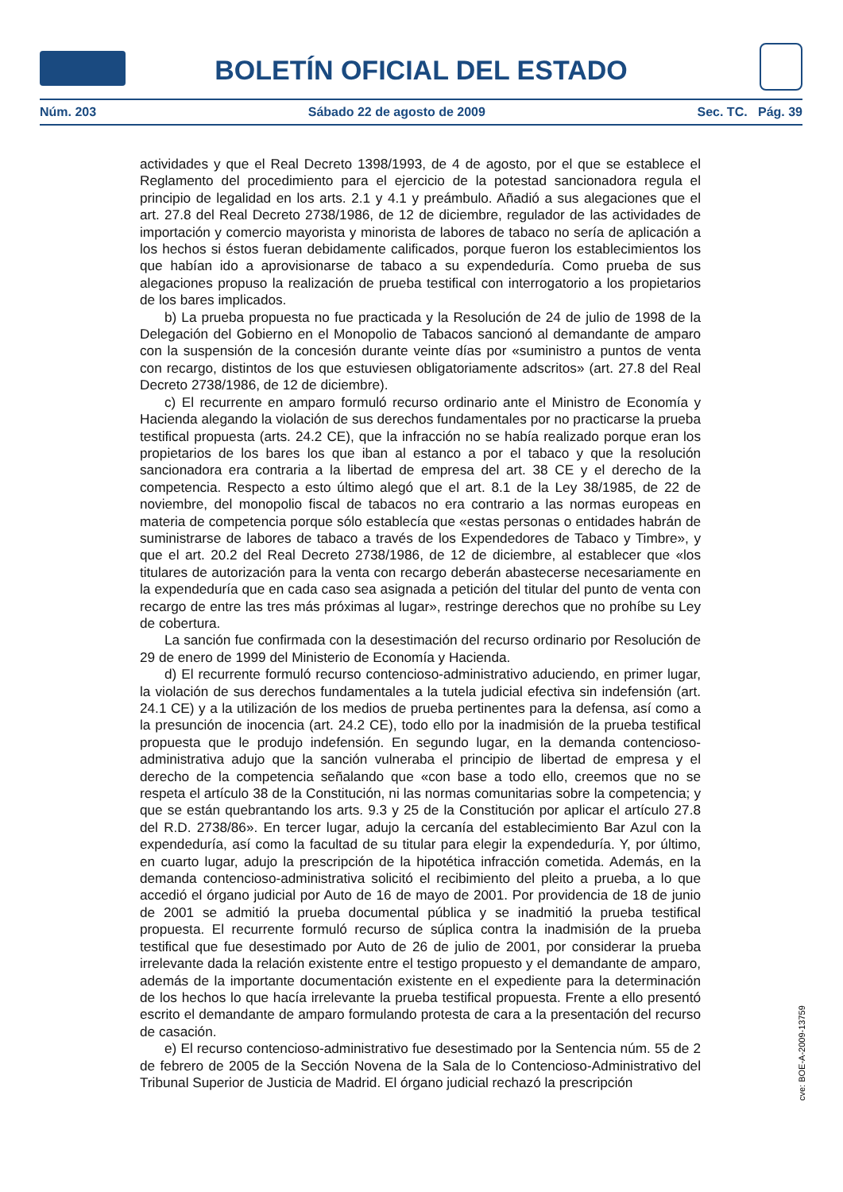BOLETÍN OFICIAL DEL ESTADO
Núm. 203 Sábado 22 de agosto de 2009 Sec. TC. Pág. 39
actividades y que el Real Decreto 1398/1993, de 4 de agosto, por el que se establece el Reglamento del procedimiento para el ejercicio de la potestad sancionadora regula el principio de legalidad en los arts. 2.1 y 4.1 y preámbulo. Añadió a sus alegaciones que el art. 27.8 del Real Decreto 2738/1986, de 12 de diciembre, regulador de las actividades de importación y comercio mayorista y minorista de labores de tabaco no sería de aplicación a los hechos si éstos fueran debidamente calificados, porque fueron los establecimientos los que habían ido a aprovisionarse de tabaco a su expendeduría. Como prueba de sus alegaciones propuso la realización de prueba testifical con interrogatorio a los propietarios de los bares implicados.
b) La prueba propuesta no fue practicada y la Resolución de 24 de julio de 1998 de la Delegación del Gobierno en el Monopolio de Tabacos sancionó al demandante de amparo con la suspensión de la concesión durante veinte días por «suministro a puntos de venta con recargo, distintos de los que estuviesen obligatoriamente adscritos» (art. 27.8 del Real Decreto 2738/1986, de 12 de diciembre).
c) El recurrente en amparo formuló recurso ordinario ante el Ministro de Economía y Hacienda alegando la violación de sus derechos fundamentales por no practicarse la prueba testifical propuesta (arts. 24.2 CE), que la infracción no se había realizado porque eran los propietarios de los bares los que iban al estanco a por el tabaco y que la resolución sancionadora era contraria a la libertad de empresa del art. 38 CE y el derecho de la competencia. Respecto a esto último alegó que el art. 8.1 de la Ley 38/1985, de 22 de noviembre, del monopolio fiscal de tabacos no era contrario a las normas europeas en materia de competencia porque sólo establecía que «estas personas o entidades habrán de suministrarse de labores de tabaco a través de los Expendedores de Tabaco y Timbre», y que el art. 20.2 del Real Decreto 2738/1986, de 12 de diciembre, al establecer que «los titulares de autorización para la venta con recargo deberán abastecerse necesariamente en la expendeduría que en cada caso sea asignada a petición del titular del punto de venta con recargo de entre las tres más próximas al lugar», restringe derechos que no prohíbe su Ley de cobertura.
La sanción fue confirmada con la desestimación del recurso ordinario por Resolución de 29 de enero de 1999 del Ministerio de Economía y Hacienda.
d) El recurrente formuló recurso contencioso-administrativo aduciendo, en primer lugar, la violación de sus derechos fundamentales a la tutela judicial efectiva sin indefensión (art. 24.1 CE) y a la utilización de los medios de prueba pertinentes para la defensa, así como a la presunción de inocencia (art. 24.2 CE), todo ello por la inadmisión de la prueba testifical propuesta que le produjo indefensión. En segundo lugar, en la demanda contencioso-administrativa adujo que la sanción vulneraba el principio de libertad de empresa y el derecho de la competencia señalando que «con base a todo ello, creemos que no se respeta el artículo 38 de la Constitución, ni las normas comunitarias sobre la competencia; y que se están quebrantando los arts. 9.3 y 25 de la Constitución por aplicar el artículo 27.8 del R.D. 2738/86». En tercer lugar, adujo la cercanía del establecimiento Bar Azul con la expendeduría, así como la facultad de su titular para elegir la expendeduría. Y, por último, en cuarto lugar, adujo la prescripción de la hipotética infracción cometida. Además, en la demanda contencioso-administrativa solicitó el recibimiento del pleito a prueba, a lo que accedió el órgano judicial por Auto de 16 de mayo de 2001. Por providencia de 18 de junio de 2001 se admitió la prueba documental pública y se inadmitió la prueba testifical propuesta. El recurrente formuló recurso de súplica contra la inadmisión de la prueba testifical que fue desestimado por Auto de 26 de julio de 2001, por considerar la prueba irrelevante dada la relación existente entre el testigo propuesto y el demandante de amparo, además de la importante documentación existente en el expediente para la determinación de los hechos lo que hacía irrelevante la prueba testifical propuesta. Frente a ello presentó escrito el demandante de amparo formulando protesta de cara a la presentación del recurso de casación.
e) El recurso contencioso-administrativo fue desestimado por la Sentencia núm. 55 de 2 de febrero de 2005 de la Sección Novena de la Sala de lo Contencioso-Administrativo del Tribunal Superior de Justicia de Madrid. El órgano judicial rechazó la prescripción
cve: BOE-A-2009-13759